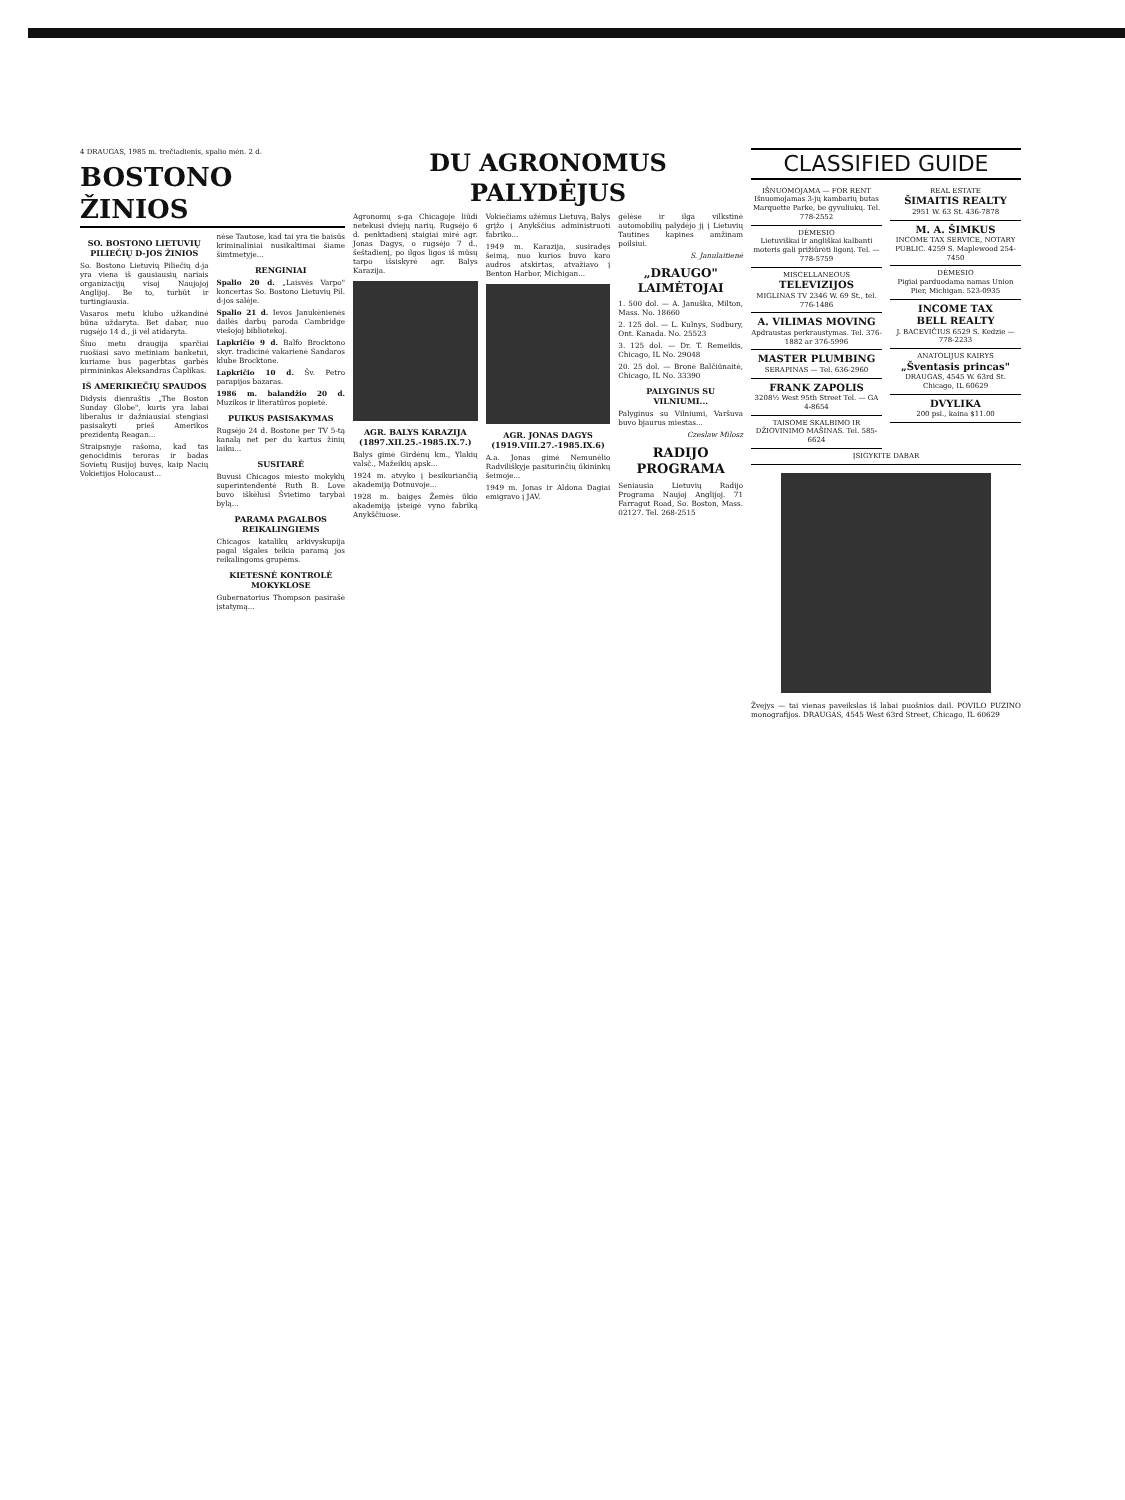4 DRAUGAS, 1985 m. trečiadienis, spalio mėn. 2 d.
BOSTONO ŽINIOS
SO. BOSTONO LIETUVIŲ PILIEČIŲ D-JOS ŽINIOS
So. Bostono Lietuvių Piliečių d-ja yra viena iš gausiausių nariais organizacijų visoj Naujojoj Anglijoj. Be to, turbūt ir turtingiausia.
Vasaros metu klubo užkandinė būna uždaryta. Bet dabar, nuo rugsėjo 14 d., ji vėl atidaryta.
Šiuo metu draugija sparčiai ruošiasi savo metiniam banketui, kuriame bus pagerbtas garbės pirmininkas Aleksandras Čaplikas.
IŠ AMERIKIEČIŲ SPAUDOS
Didysis dienraštis „The Boston Sunday Globe", kuris yra labai liberalus ir dažniausiai stengiasi pasisakyti prieš Amerikos prezidentą Reagan...
Straipsnyje rašoma, kad tas genocidinis teroras ir badas Sovietų Rusijoj buvęs, kaip Nacių Vokietijos Holocaust...
nėse Tautose, kad tai yra tie baisūs kriminaliniai nusikaltimai šiame šimtmetyje...
RENGINIAI
Spalio 20 d. „Laisvės Varpo" koncertas So. Bostono Lietuvių Pil. d-jos salėje.
Spalio 21 d. Ievos Janukėnienės dailės darbų paroda Cambridge viešojoj bibliotekoj.
Lapkričio 9 d. Balfo Brocktono skyr. tradicinė vakarienė Sandaros klube Brocktone.
Lapkričio 10 d. Šv. Petro parapijos bazaras.
1986 m. balandžio 20 d. Muzikos ir literatūros popietė.
PUIKUS PASISAKYMAS
Rugsėjo 24 d. Bostone per TV 5-tą kanalą net per du kartus žinių laiku...
SUSITARĖ
Buvusi Chicagos miesto mokyklų superintendentė Ruth B. Love buvo iškėlusi Švietimo tarybai bylą...
PARAMA PAGALBOS REIKALINGIEMS
Chicagos katalikų arkivyskupija pagal išgales teikia paramą jos reikalingoms grupėms.
KIETESNĖ KONTROLĖ MOKYKLOSE
Gubernatorius Thompson pasirašė įstatymą...
DU AGRONOMUS PALYDĖJUS
Agronomų s-ga Chicagoje liūdi netekusi dviejų narių. Rugsėjo 6 d. penktadienį staigiai mirė agr. Jonas Dagys, o rugsėjo 7 d., šeštadienį, po ilgos ligos iš mūsų tarpo išsiskyrė agr. Balys Karazija.
AGR. BALYS KARAZIJA (1897.XII.25.-1985.IX.7.)
Balys gimė Girdėnų km., Ylakių valsč., Mažeikių apsk...
1924 m. atvyko į besikuriančią akademiją Dotnuvoje...
1928 m. baigęs Žemės ūkio akademiją įsteigė vyno fabriką Anykščiuose.
Vokiečiams užėmus Lietuvą, Balys grįžo į Anykščius administruoti fabriko...
1949 m. Karazija, susiradęs šeimą, nuo kurios buvo karo audros atskirtas, atvažiavo į Benton Harbor, Michigan...
AGR. JONAS DAGYS (1919.VIII.27.-1985.IX.6)
A.a. Jonas gimė Nemunėlio Radviliškyje pasiturinčių ūkininkų šeimoje...
1949 m. Jonas ir Aldona Dagiai emigravo į JAV.
gėlėse ir ilga vilkstinė automobilių palydėjo jį į Lietuvių Tautines kapines amžinam poilsiui.
S. Janulaitienė
„DRAUGO" LAIMĖTOJAI
1. 500 dol. — A. Januška, Milton, Mass. No. 18660
2. 125 dol. — L. Kulnys, Sudbury, Ont. Kanada. No. 25523
3. 125 dol. — Dr. T. Remeikis, Chicago, IL No. 29048
20. 25 dol. — Bronė Balčiūnaitė, Chicago, IL No. 33390
PALYGINUS SU VILNIUMI...
Palyginus su Vilniumi, Varšuva buvo bjaurus miestas...
Czeslaw Milosz
RADIJO PROGRAMA
Seniausia Lietuvių Radijo Programa Naujoj Anglijoj. 71 Farragut Road, So. Boston, Mass. 02127. Tel. 268-2515
CLASSIFIED GUIDE
IŠNUOMOJAMA — FOR RENT
Išnuomojamas 3-jų kambarių butas Marquette Parke, be gyvuliukų. Tel. 778-2552
DĖMESIO
Lietuviškai ir angliškai kalbanti moteris gali prižiūrėti ligonį. Tel. — 778-5759
MISCELLANEOUS
TELEVIZIJOS
MIGLINAS TV 2346 W. 69 St., tel. 776-1486
A. VILIMAS MOVING
Apdraustas perkraustymas. Tel. 376-1882 ar 376-5996
MASTER PLUMBING
SERAPINAS — Tel. 636-2960
FRANK ZAPOLIS
3208½ West 95th Street Tel. — GA 4-8654
TAISOME SKALBIMO IR DŽIOVINIMO MAŠINAS. Tel. 585-6624
REAL ESTATE
ŠIMAITIS REALTY
2951 W. 63 St. 436-7878
M. A. ŠIMKUS
INCOME TAX SERVICE, NOTARY PUBLIC. 4259 S. Maplewood 254-7450
DĖMESIO
Pigiai parduodama namas Union Pier, Michigan. 523-0935
INCOME TAX
BELL REALTY
J. BACEVIČIUS 6529 S. Kedzie — 778-2233
ANATOLIJUS KAIRYS
„Šventasis princas"
DRAUGAS, 4545 W. 63rd St. Chicago, IL 60629
DVYLIKA
200 psl., kaina $11.00
ĮSIGYKITE DABAR
Žvejys — tai vienas paveikslas iš labai puošnios dail. POVILO PUZINO monografijos. DRAUGAS, 4545 West 63rd Street, Chicago, IL 60629